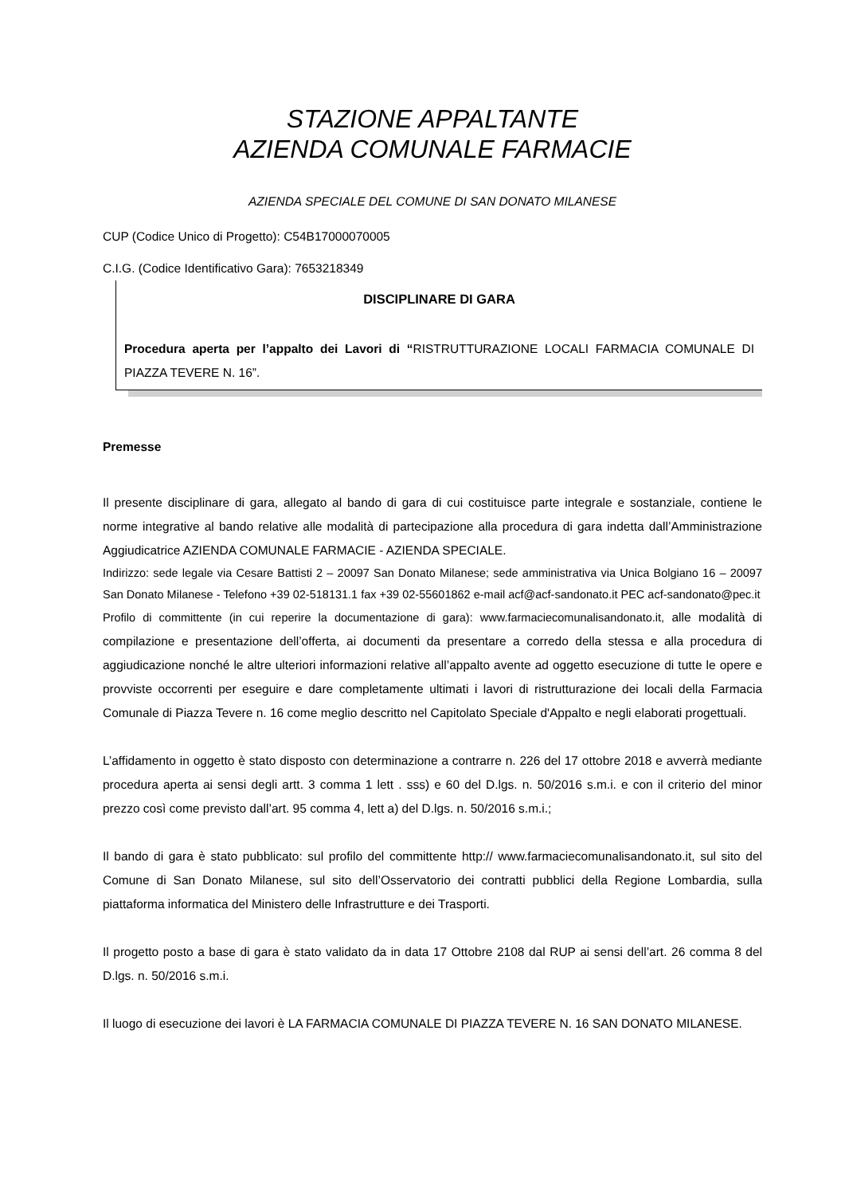STAZIONE APPALTANTE
AZIENDA COMUNALE FARMACIE
AZIENDA SPECIALE DEL COMUNE DI SAN DONATO MILANESE
CUP (Codice Unico di Progetto): C54B17000070005
C.I.G. (Codice Identificativo Gara): 7653218349
DISCIPLINARE DI GARA
Procedura aperta per l’appalto dei Lavori di “RISTRUTTURAZIONE LOCALI FARMACIA COMUNALE DI PIAZZA TEVERE N. 16”.
Premesse
Il presente disciplinare di gara, allegato al bando di gara di cui costituisce parte integrale e sostanziale, contiene le norme integrative al bando relative alle modalità di partecipazione alla procedura di gara indetta dall’Amministrazione Aggiudicatrice AZIENDA COMUNALE FARMACIE - AZIENDA SPECIALE.
Indirizzo: sede legale via Cesare Battisti 2 – 20097 San Donato Milanese; sede amministrativa via Unica Bolgiano 16 – 20097 San Donato Milanese - Telefono +39 02-518131.1 fax +39 02-55601862 e-mail acf@acf-sandonato.it PEC acf-sandonato@pec.it
Profilo di committente (in cui reperire la documentazione di gara): www.farmaciecomunalisandonato.it, alle modalità di compilazione e presentazione dell’offerta, ai documenti da presentare a corredo della stessa e alla procedura di aggiudicazione nonché le altre ulteriori informazioni relative all’appalto avente ad oggetto esecuzione di tutte le opere e provviste occorrenti per eseguire e dare completamente ultimati i lavori di ristrutturazione dei locali della Farmacia Comunale di Piazza Tevere n. 16 come meglio descritto nel Capitolato Speciale d'Appalto e negli elaborati progettuali.
L’affidamento in oggetto è stato disposto con determinazione a contrarre n. 226 del 17 ottobre 2018 e avverrà mediante procedura aperta ai sensi degli artt. 3 comma 1 lett . sss) e 60 del D.lgs. n. 50/2016 s.m.i. e con il criterio del minor prezzo così come previsto dall’art. 95 comma 4, lett a) del D.lgs. n. 50/2016 s.m.i.;
Il bando di gara è stato pubblicato: sul profilo del committente http:// www.farmaciecomunalisandonato.it, sul sito del Comune di San Donato Milanese, sul sito dell’Osservatorio dei contratti pubblici della Regione Lombardia, sulla piattaforma informatica del Ministero delle Infrastrutture e dei Trasporti.
Il progetto posto a base di gara è stato validato da in data 17 Ottobre 2108 dal RUP ai sensi dell’art. 26 comma 8 del D.lgs. n. 50/2016 s.m.i.
Il luogo di esecuzione dei lavori è LA FARMACIA COMUNALE DI PIAZZA TEVERE N. 16 SAN DONATO MILANESE.